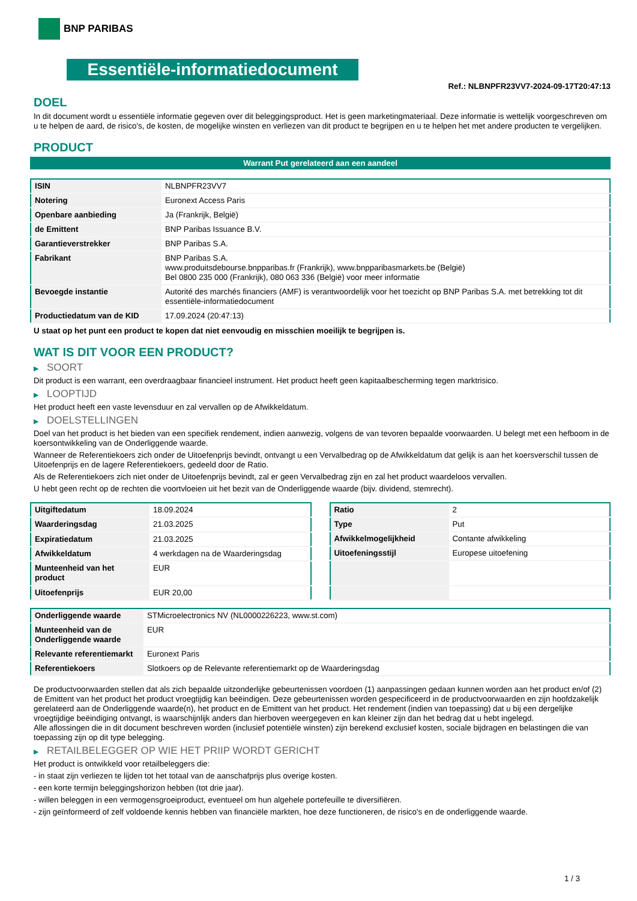BNP PARIBAS
Essentiële-informatiedocument
Ref.: NLBNPFR23VV7-2024-09-17T20:47:13
DOEL
In dit document wordt u essentiële informatie gegeven over dit beleggingsproduct. Het is geen marketingmateriaal. Deze informatie is wettelijk voorgeschreven om u te helpen de aard, de risico's, de kosten, de mogelijke winsten en verliezen van dit product te begrijpen en u te helpen het met andere producten te vergelijken.
PRODUCT
Warrant Put gerelateerd aan een aandeel
| ISIN | NLBNPFR23VV7 |
| Notering | Euronext Access Paris |
| Openbare aanbieding | Ja (Frankrijk, België) |
| de Emittent | BNP Paribas Issuance B.V. |
| Garantieverstrekker | BNP Paribas S.A. |
| Fabrikant | BNP Paribas S.A. www.produitsdebourse.bnpparibas.fr (Frankrijk), www.bnpparibasmarkets.be (België) Bel 0800 235 000 (Frankrijk), 080 063 336 (België) voor meer informatie |
| Bevoegde instantie | Autorité des marchés financiers (AMF) is verantwoordelijk voor het toezicht op BNP Paribas S.A. met betrekking tot dit essentiële-informatiedocument |
| Productiedatum van de KID | 17.09.2024 (20:47:13) |
U staat op het punt een product te kopen dat niet eenvoudig en misschien moeilijk te begrijpen is.
WAT IS DIT VOOR EEN PRODUCT?
▶ SOORT
Dit product is een warrant, een overdraagbaar financieel instrument. Het product heeft geen kapitaalbescherming tegen marktrisico.
▶ LOOPTIJD
Het product heeft een vaste levensduur en zal vervallen op de Afwikkeldatum.
▶ DOELSTELLINGEN
Doel van het product is het bieden van een specifiek rendement, indien aanwezig, volgens de van tevoren bepaalde voorwaarden. U belegt met een hefboom in de koersontwikkeling van de Onderliggende waarde.
Wanneer de Referentiekoers zich onder de Uitoefenprijs bevindt, ontvangt u een Vervalbedrag op de Afwikkeldatum dat gelijk is aan het koersverschil tussen de Uitoefenprijs en de lagere Referentiekoers, gedeeld door de Ratio.
Als de Referentiekoers zich niet onder de Uitoefenprijs bevindt, zal er geen Vervalbedrag zijn en zal het product waardeloos vervallen.
U hebt geen recht op de rechten die voortvloeien uit het bezit van de Onderliggende waarde (bijv. dividend, stemrecht).
| Uitgiftedatum | 18.09.2024 |
| Waarderingsdag | 21.03.2025 |
| Expiratiedatum | 21.03.2025 |
| Afwikkeldatum | 4 werkdagen na de Waarderingsdag |
| Munteenheid van het product | EUR |
| Uitoefenprijs | EUR 20,00 |
| Ratio | 2 |
| Type | Put |
| Afwikkelmogelijkheid | Contante afwikkeling |
| Uitoefeningsstijl | Europese uitoefening |
| Onderliggende waarde | STMicroelectronics NV (NL0000226223, www.st.com) |
| Munteenheid van de Onderliggende waarde | EUR |
| Relevante referentiemarkt | Euronext Paris |
| Referentiekoers | Slotkoers op de Relevante referentiemarkt op de Waarderingsdag |
De productvoorwaarden stellen dat als zich bepaalde uitzonderlijke gebeurtenissen voordoen (1) aanpassingen gedaan kunnen worden aan het product en/of (2) de Emittent van het product het product vroegtijdig kan beëindigen. Deze gebeurtenissen worden gespecificeerd in de productvoorwaarden en zijn hoofdzakelijk gerelateerd aan de Onderliggende waarde(n), het product en de Emittent van het product. Het rendement (indien van toepassing) dat u bij een dergelijke vroegtijdige beëindiging ontvangt, is waarschijnlijk anders dan hierboven weergegeven en kan kleiner zijn dan het bedrag dat u hebt ingelegd.
Alle aflossingen die in dit document beschreven worden (inclusief potentiële winsten) zijn berekend exclusief kosten, sociale bijdragen en belastingen die van toepassing zijn op dit type belegging.
▶ RETAILBELEGGER OP WIE HET PRIIP WORDT GERICHT
Het product is ontwikkeld voor retailbeleggers die:
- in staat zijn verliezen te lijden tot het totaal van de aanschafprijs plus overige kosten.
- een korte termijn beleggingshorizon hebben (tot drie jaar).
- willen beleggen in een vermogensgroeiproduct, eventueel om hun algehele portefeuille te diversifiëren.
- zijn geïnformeerd of zelf voldoende kennis hebben van financiële markten, hoe deze functioneren, de risico's en de onderliggende waarde.
1 / 3